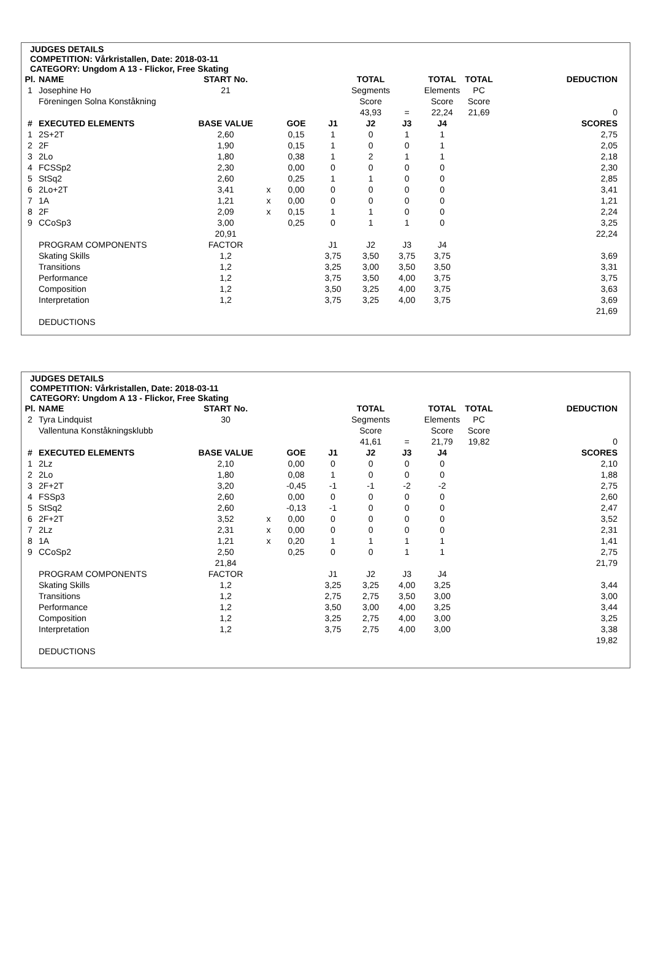JUDGES DETAILS
COMPETITION: Vårkristallen, Date: 2018-03-11
CATEGORY: Ungdom A 13 - Flickor, Free Skating
| Pl. | NAME | START No. | | | | TOTAL | | TOTAL | TOTAL | | DEDUCTION |
| 1 | Josephine Ho | 21 | | | | Segments | | Elements | PC | | |
| | Föreningen Solna Konståkning | | | | | Score | | Score | Score | | |
| | | | | | | 43,93 | = | 22,24 | 21,69 | | 0 |
| # | EXECUTED ELEMENTS | BASE VALUE | | GOE | J1 | J2 | J3 | J4 | | | SCORES |
| 1 | 2S+2T | 2,60 | | 0,15 | 1 | 0 | 1 | 1 | | | 2,75 |
| 2 | 2F | 1,90 | | 0,15 | 1 | 0 | 0 | 1 | | | 2,05 |
| 3 | 2Lo | 1,80 | | 0,38 | 1 | 2 | 1 | 1 | | | 2,18 |
| 4 | FCSSp2 | 2,30 | | 0,00 | 0 | 0 | 0 | 0 | | | 2,30 |
| 5 | StSq2 | 2,60 | | 0,25 | 1 | 1 | 0 | 0 | | | 2,85 |
| 6 | 2Lo+2T | 3,41 | x | 0,00 | 0 | 0 | 0 | 0 | | | 3,41 |
| 7 | 1A | 1,21 | x | 0,00 | 0 | 0 | 0 | 0 | | | 1,21 |
| 8 | 2F | 2,09 | x | 0,15 | 1 | 1 | 0 | 0 | | | 2,24 |
| 9 | CCoSp3 | 3,00 | | 0,25 | 0 | 1 | 1 | 0 | | | 3,25 |
| | | 20,91 | | | | | | | | | 22,24 |
| | PROGRAM COMPONENTS | FACTOR | | | J1 | J2 | J3 | J4 | | | |
| | Skating Skills | 1,2 | | | 3,75 | 3,50 | 3,75 | 3,75 | | | 3,69 |
| | Transitions | 1,2 | | | 3,25 | 3,00 | 3,50 | 3,50 | | | 3,31 |
| | Performance | 1,2 | | | 3,75 | 3,50 | 4,00 | 3,75 | | | 3,75 |
| | Composition | 1,2 | | | 3,50 | 3,25 | 4,00 | 3,75 | | | 3,63 |
| | Interpretation | 1,2 | | | 3,75 | 3,25 | 4,00 | 3,75 | | | 3,69 |
| | | | | | | | | | | | 21,69 |
| | DEDUCTIONS | | | | | | | | | | |
JUDGES DETAILS
COMPETITION: Vårkristallen, Date: 2018-03-11
CATEGORY: Ungdom A 13 - Flickor, Free Skating
| Pl. | NAME | START No. | | | | TOTAL | | TOTAL | TOTAL | | DEDUCTION |
| 2 | Tyra Lindquist | 30 | | | | Segments | | Elements | PC | | |
| | Vallentuna Konståkningsklubb | | | | | Score | | Score | Score | | |
| | | | | | | 41,61 | = | 21,79 | 19,82 | | 0 |
| # | EXECUTED ELEMENTS | BASE VALUE | | GOE | J1 | J2 | J3 | J4 | | | SCORES |
| 1 | 2Lz | 2,10 | | 0,00 | 0 | 0 | 0 | 0 | | | 2,10 |
| 2 | 2Lo | 1,80 | | 0,08 | 1 | 0 | 0 | 0 | | | 1,88 |
| 3 | 2F+2T | 3,20 | | -0,45 | -1 | -1 | -2 | -2 | | | 2,75 |
| 4 | FSSp3 | 2,60 | | 0,00 | 0 | 0 | 0 | 0 | | | 2,60 |
| 5 | StSq2 | 2,60 | | -0,13 | -1 | 0 | 0 | 0 | | | 2,47 |
| 6 | 2F+2T | 3,52 | x | 0,00 | 0 | 0 | 0 | 0 | | | 3,52 |
| 7 | 2Lz | 2,31 | x | 0,00 | 0 | 0 | 0 | 0 | | | 2,31 |
| 8 | 1A | 1,21 | x | 0,20 | 1 | 1 | 1 | 1 | | | 1,41 |
| 9 | CCoSp2 | 2,50 | | 0,25 | 0 | 0 | 1 | 1 | | | 2,75 |
| | | 21,84 | | | | | | | | | 21,79 |
| | PROGRAM COMPONENTS | FACTOR | | | J1 | J2 | J3 | J4 | | | |
| | Skating Skills | 1,2 | | | 3,25 | 3,25 | 4,00 | 3,25 | | | 3,44 |
| | Transitions | 1,2 | | | 2,75 | 2,75 | 3,50 | 3,00 | | | 3,00 |
| | Performance | 1,2 | | | 3,50 | 3,00 | 4,00 | 3,25 | | | 3,44 |
| | Composition | 1,2 | | | 3,25 | 2,75 | 4,00 | 3,00 | | | 3,25 |
| | Interpretation | 1,2 | | | 3,75 | 2,75 | 4,00 | 3,00 | | | 3,38 |
| | | | | | | | | | | | 19,82 |
| | DEDUCTIONS | | | | | | | | | | |